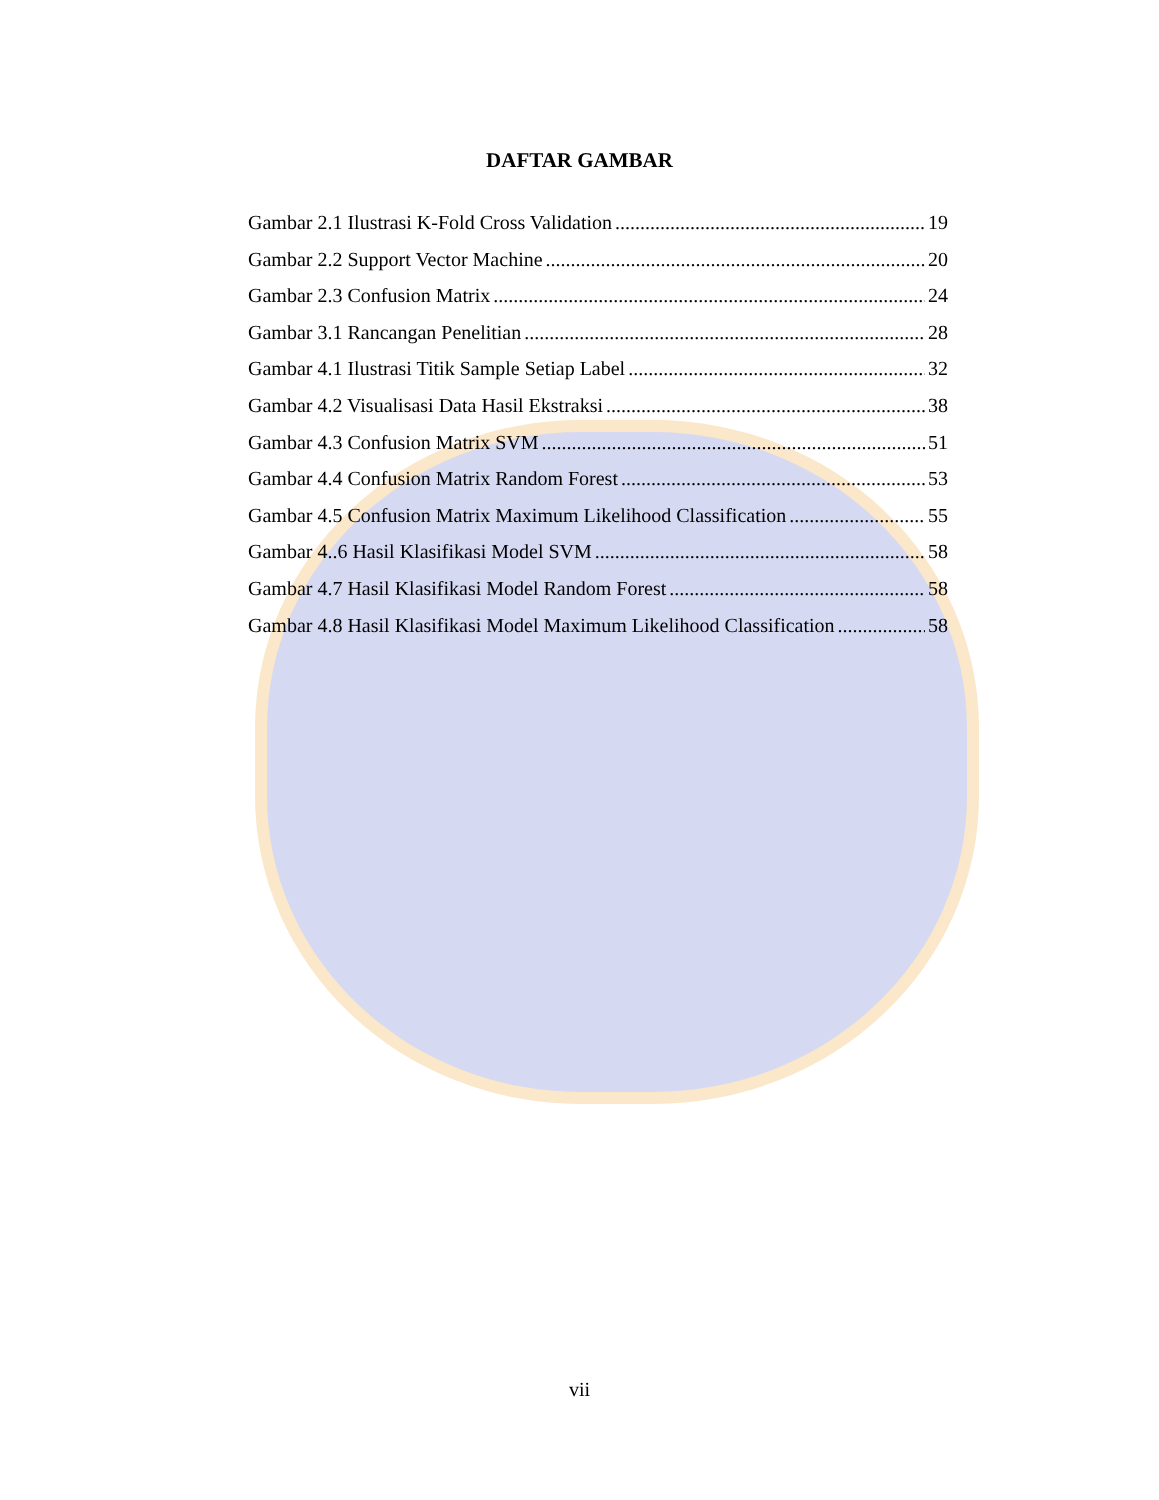DAFTAR GAMBAR
Gambar 2.1 Ilustrasi K-Fold Cross Validation 19
Gambar 2.2 Support Vector Machine 20
Gambar 2.3 Confusion Matrix 24
Gambar 3.1 Rancangan Penelitian 28
Gambar 4.1 Ilustrasi Titik Sample Setiap Label 32
Gambar 4.2 Visualisasi Data Hasil Ekstraksi 38
Gambar 4.3 Confusion Matrix SVM 51
Gambar 4.4 Confusion Matrix Random Forest 53
Gambar 4.5 Confusion Matrix Maximum Likelihood Classification 55
Gambar 4..6 Hasil Klasifikasi Model SVM 58
Gambar 4.7 Hasil Klasifikasi Model Random Forest 58
Gambar 4.8 Hasil Klasifikasi Model Maximum Likelihood Classification 58
vii